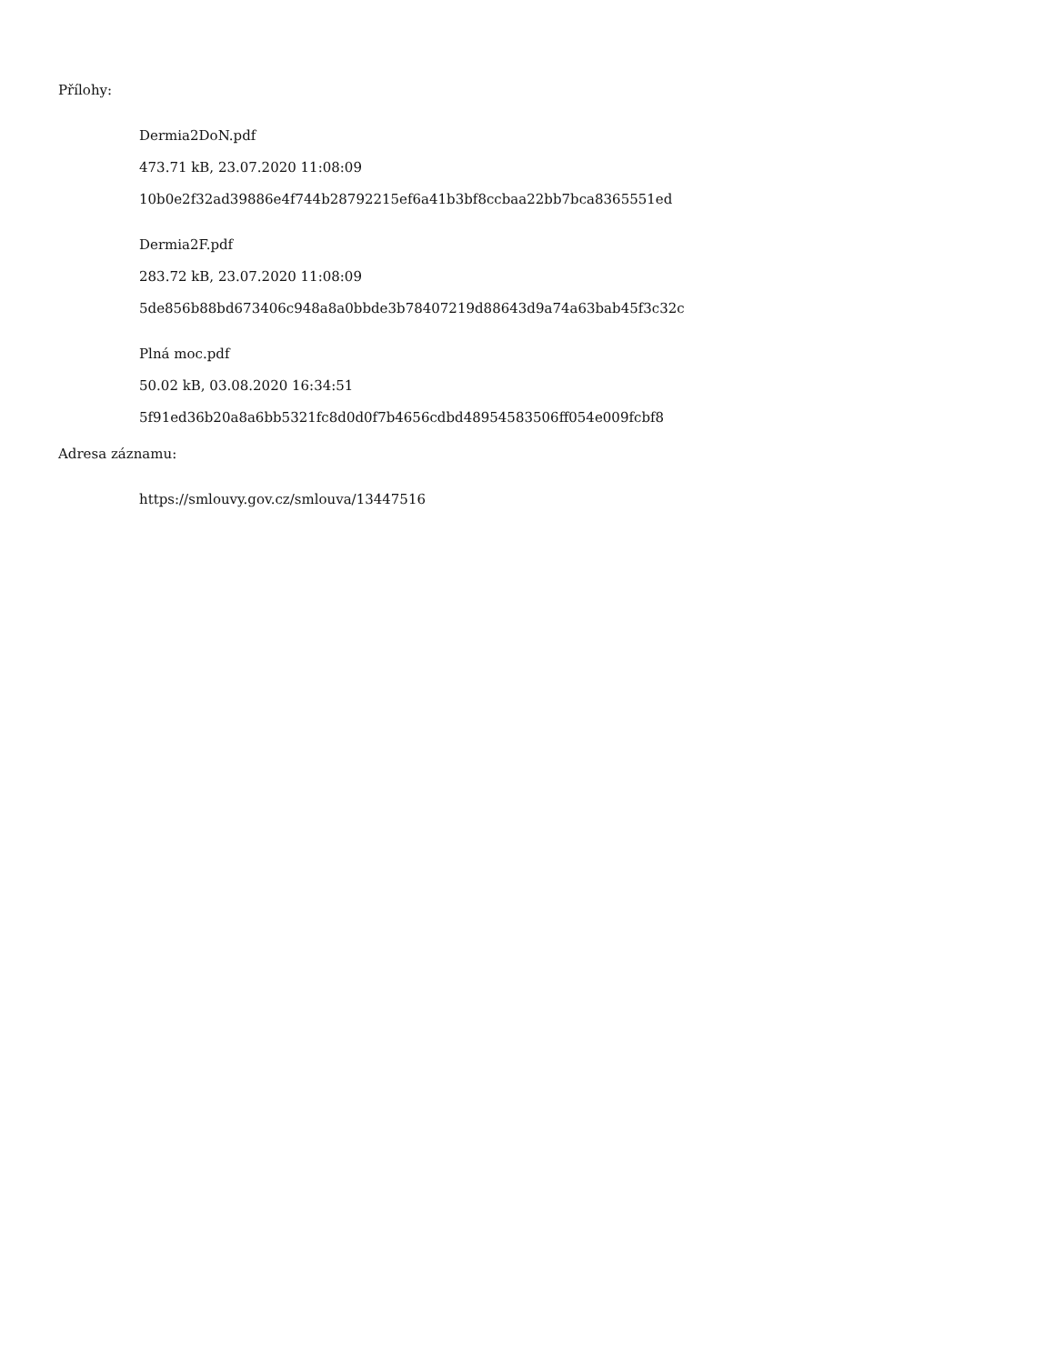Přílohy:
Dermia2DoN.pdf
473.71 kB, 23.07.2020 11:08:09
10b0e2f32ad39886e4f744b28792215ef6a41b3bf8ccbaa22bb7bca8365551ed
Dermia2F.pdf
283.72 kB, 23.07.2020 11:08:09
5de856b88bd673406c948a8a0bbde3b78407219d88643d9a74a63bab45f3c32c
Plná moc.pdf
50.02 kB, 03.08.2020 16:34:51
5f91ed36b20a8a6bb5321fc8d0d0f7b4656cdbd48954583506ff054e009fcbf8
Adresa záznamu:
https://smlouvy.gov.cz/smlouva/13447516